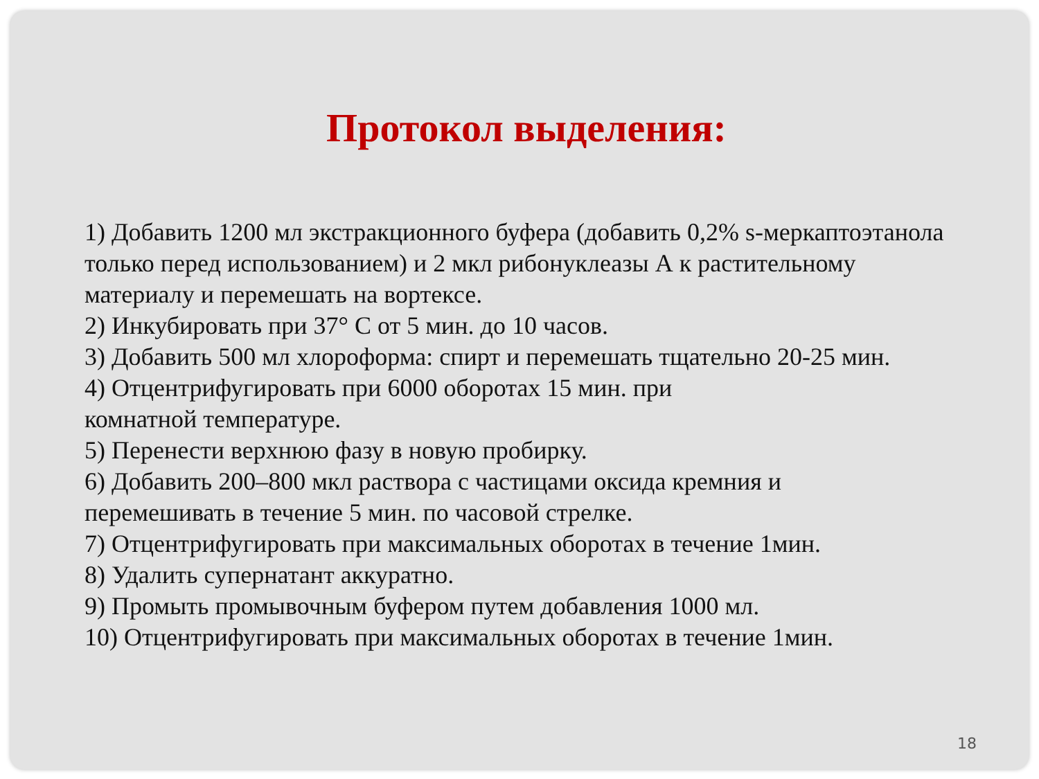Протокол выделения:
1) Добавить 1200 мл экстракционного буфера (добавить 0,2% s-меркаптоэтанола только перед использованием) и 2 мкл рибонуклеазы А к растительному материалу и перемешать на вортексе.
2) Инкубировать при 37° С от 5 мин. до 10 часов.
3) Добавить 500 мл хлороформа: спирт и перемешать тщательно 20-25 мин.
4) Отцентрифугировать при 6000 оборотах 15 мин. при
комнатной температуре.
5) Перенести верхнюю фазу в новую пробирку.
6) Добавить 200–800 мкл раствора с частицами оксида кремния и
перемешивать в течение 5 мин. по часовой стрелке.
7) Отцентрифугировать при максимальных оборотах в течение 1мин.
8) Удалить супернатант аккуратно.
9) Промыть промывочным буфером путем добавления 1000 мл.
10) Отцентрифугировать при максимальных оборотах в течение 1мин.
18